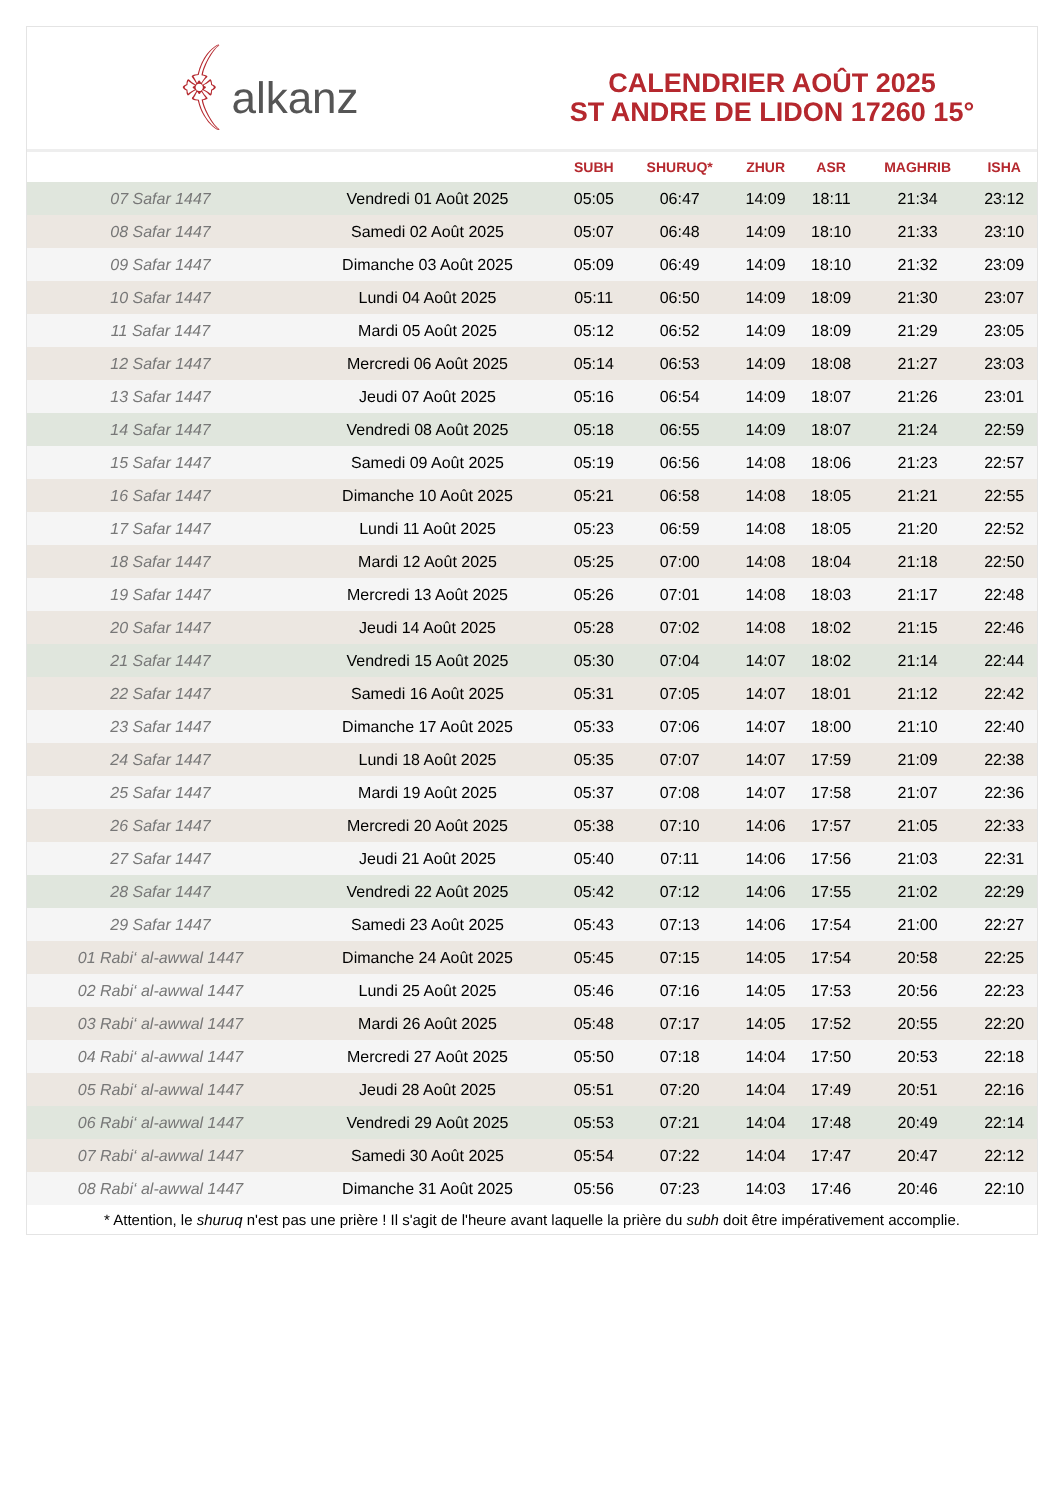﴾alkanz
CALENDRIER AOÛT 2025
ST ANDRE DE LIDON 17260 15°
| | | SUBH | SHURUQ* | ZHUR | ASR | MAGHRIB | ISHA |
| --- | --- | --- | --- | --- | --- | --- | --- |
| 07 Safar 1447 | Vendredi 01 Août 2025 | 05:05 | 06:47 | 14:09 | 18:11 | 21:34 | 23:12 |
| 08 Safar 1447 | Samedi 02 Août 2025 | 05:07 | 06:48 | 14:09 | 18:10 | 21:33 | 23:10 |
| 09 Safar 1447 | Dimanche 03 Août 2025 | 05:09 | 06:49 | 14:09 | 18:10 | 21:32 | 23:09 |
| 10 Safar 1447 | Lundi 04 Août 2025 | 05:11 | 06:50 | 14:09 | 18:09 | 21:30 | 23:07 |
| 11 Safar 1447 | Mardi 05 Août 2025 | 05:12 | 06:52 | 14:09 | 18:09 | 21:29 | 23:05 |
| 12 Safar 1447 | Mercredi 06 Août 2025 | 05:14 | 06:53 | 14:09 | 18:08 | 21:27 | 23:03 |
| 13 Safar 1447 | Jeudi 07 Août 2025 | 05:16 | 06:54 | 14:09 | 18:07 | 21:26 | 23:01 |
| 14 Safar 1447 | Vendredi 08 Août 2025 | 05:18 | 06:55 | 14:09 | 18:07 | 21:24 | 22:59 |
| 15 Safar 1447 | Samedi 09 Août 2025 | 05:19 | 06:56 | 14:08 | 18:06 | 21:23 | 22:57 |
| 16 Safar 1447 | Dimanche 10 Août 2025 | 05:21 | 06:58 | 14:08 | 18:05 | 21:21 | 22:55 |
| 17 Safar 1447 | Lundi 11 Août 2025 | 05:23 | 06:59 | 14:08 | 18:05 | 21:20 | 22:52 |
| 18 Safar 1447 | Mardi 12 Août 2025 | 05:25 | 07:00 | 14:08 | 18:04 | 21:18 | 22:50 |
| 19 Safar 1447 | Mercredi 13 Août 2025 | 05:26 | 07:01 | 14:08 | 18:03 | 21:17 | 22:48 |
| 20 Safar 1447 | Jeudi 14 Août 2025 | 05:28 | 07:02 | 14:08 | 18:02 | 21:15 | 22:46 |
| 21 Safar 1447 | Vendredi 15 Août 2025 | 05:30 | 07:04 | 14:07 | 18:02 | 21:14 | 22:44 |
| 22 Safar 1447 | Samedi 16 Août 2025 | 05:31 | 07:05 | 14:07 | 18:01 | 21:12 | 22:42 |
| 23 Safar 1447 | Dimanche 17 Août 2025 | 05:33 | 07:06 | 14:07 | 18:00 | 21:10 | 22:40 |
| 24 Safar 1447 | Lundi 18 Août 2025 | 05:35 | 07:07 | 14:07 | 17:59 | 21:09 | 22:38 |
| 25 Safar 1447 | Mardi 19 Août 2025 | 05:37 | 07:08 | 14:07 | 17:58 | 21:07 | 22:36 |
| 26 Safar 1447 | Mercredi 20 Août 2025 | 05:38 | 07:10 | 14:06 | 17:57 | 21:05 | 22:33 |
| 27 Safar 1447 | Jeudi 21 Août 2025 | 05:40 | 07:11 | 14:06 | 17:56 | 21:03 | 22:31 |
| 28 Safar 1447 | Vendredi 22 Août 2025 | 05:42 | 07:12 | 14:06 | 17:55 | 21:02 | 22:29 |
| 29 Safar 1447 | Samedi 23 Août 2025 | 05:43 | 07:13 | 14:06 | 17:54 | 21:00 | 22:27 |
| 01 Rabi‘ al-awwal 1447 | Dimanche 24 Août 2025 | 05:45 | 07:15 | 14:05 | 17:54 | 20:58 | 22:25 |
| 02 Rabi‘ al-awwal 1447 | Lundi 25 Août 2025 | 05:46 | 07:16 | 14:05 | 17:53 | 20:56 | 22:23 |
| 03 Rabi‘ al-awwal 1447 | Mardi 26 Août 2025 | 05:48 | 07:17 | 14:05 | 17:52 | 20:55 | 22:20 |
| 04 Rabi‘ al-awwal 1447 | Mercredi 27 Août 2025 | 05:50 | 07:18 | 14:04 | 17:50 | 20:53 | 22:18 |
| 05 Rabi‘ al-awwal 1447 | Jeudi 28 Août 2025 | 05:51 | 07:20 | 14:04 | 17:49 | 20:51 | 22:16 |
| 06 Rabi‘ al-awwal 1447 | Vendredi 29 Août 2025 | 05:53 | 07:21 | 14:04 | 17:48 | 20:49 | 22:14 |
| 07 Rabi‘ al-awwal 1447 | Samedi 30 Août 2025 | 05:54 | 07:22 | 14:04 | 17:47 | 20:47 | 22:12 |
| 08 Rabi‘ al-awwal 1447 | Dimanche 31 Août 2025 | 05:56 | 07:23 | 14:03 | 17:46 | 20:46 | 22:10 |
* Attention, le shuruq n'est pas une prière ! Il s'agit de l'heure avant laquelle la prière du subh doit être impérativement accomplie.